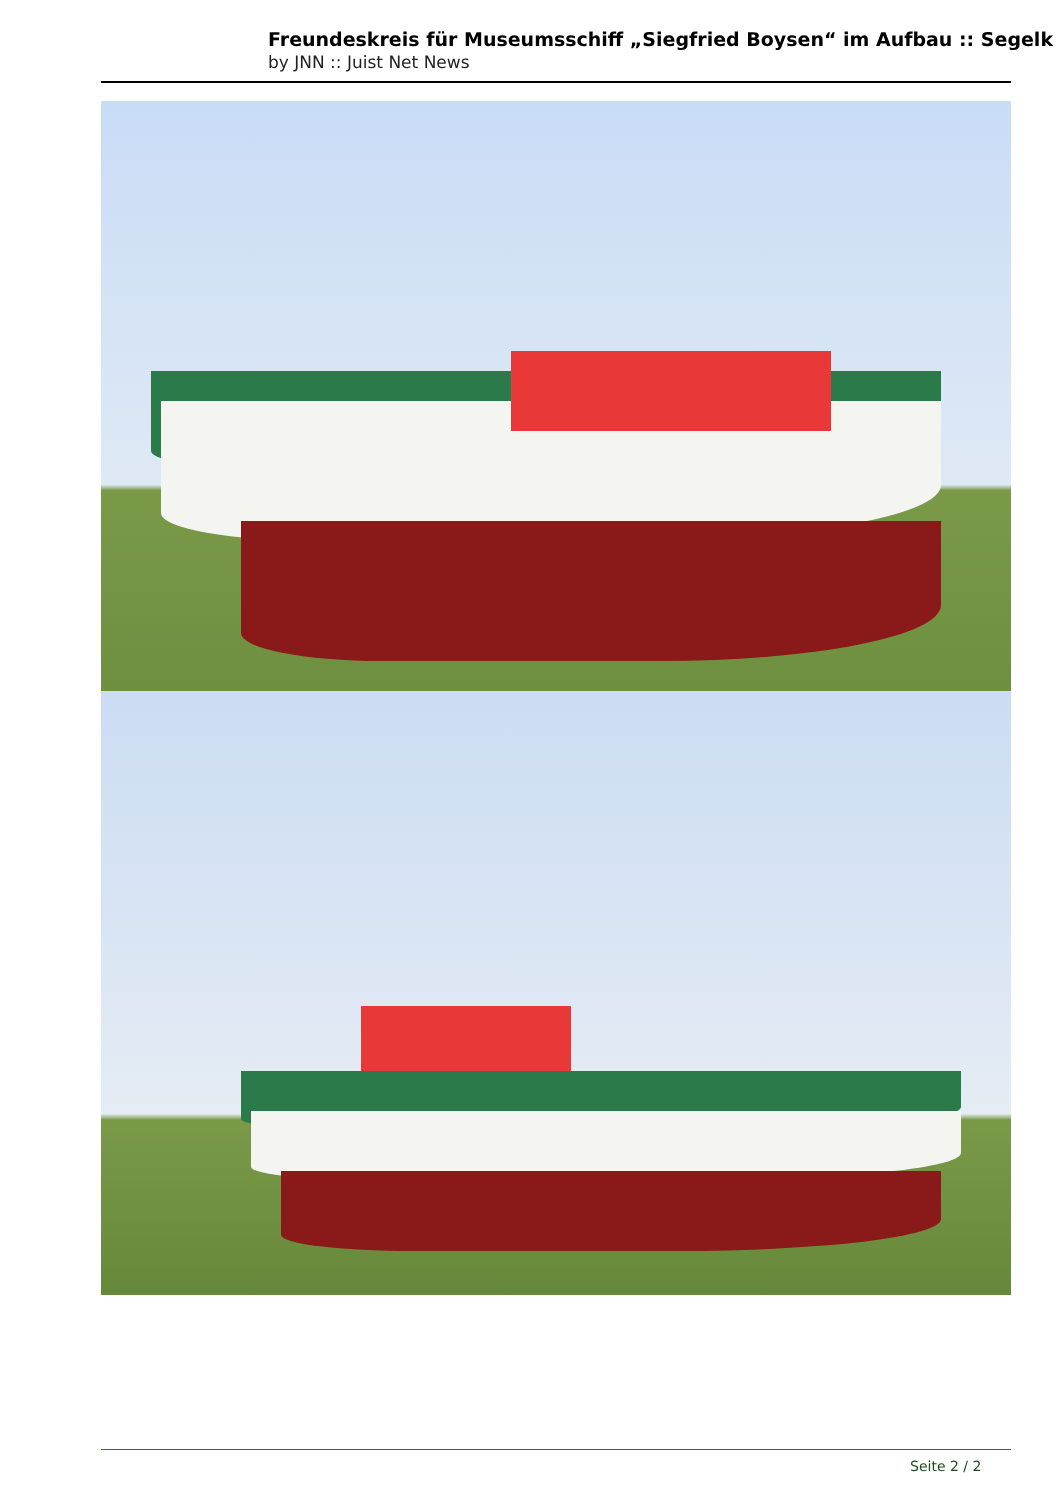Freundeskreis für Museumsschiff „Siegfried Boysen“ im Aufbau :: Segelk
by JNN :: Juist Net News
Seite 2 / 2